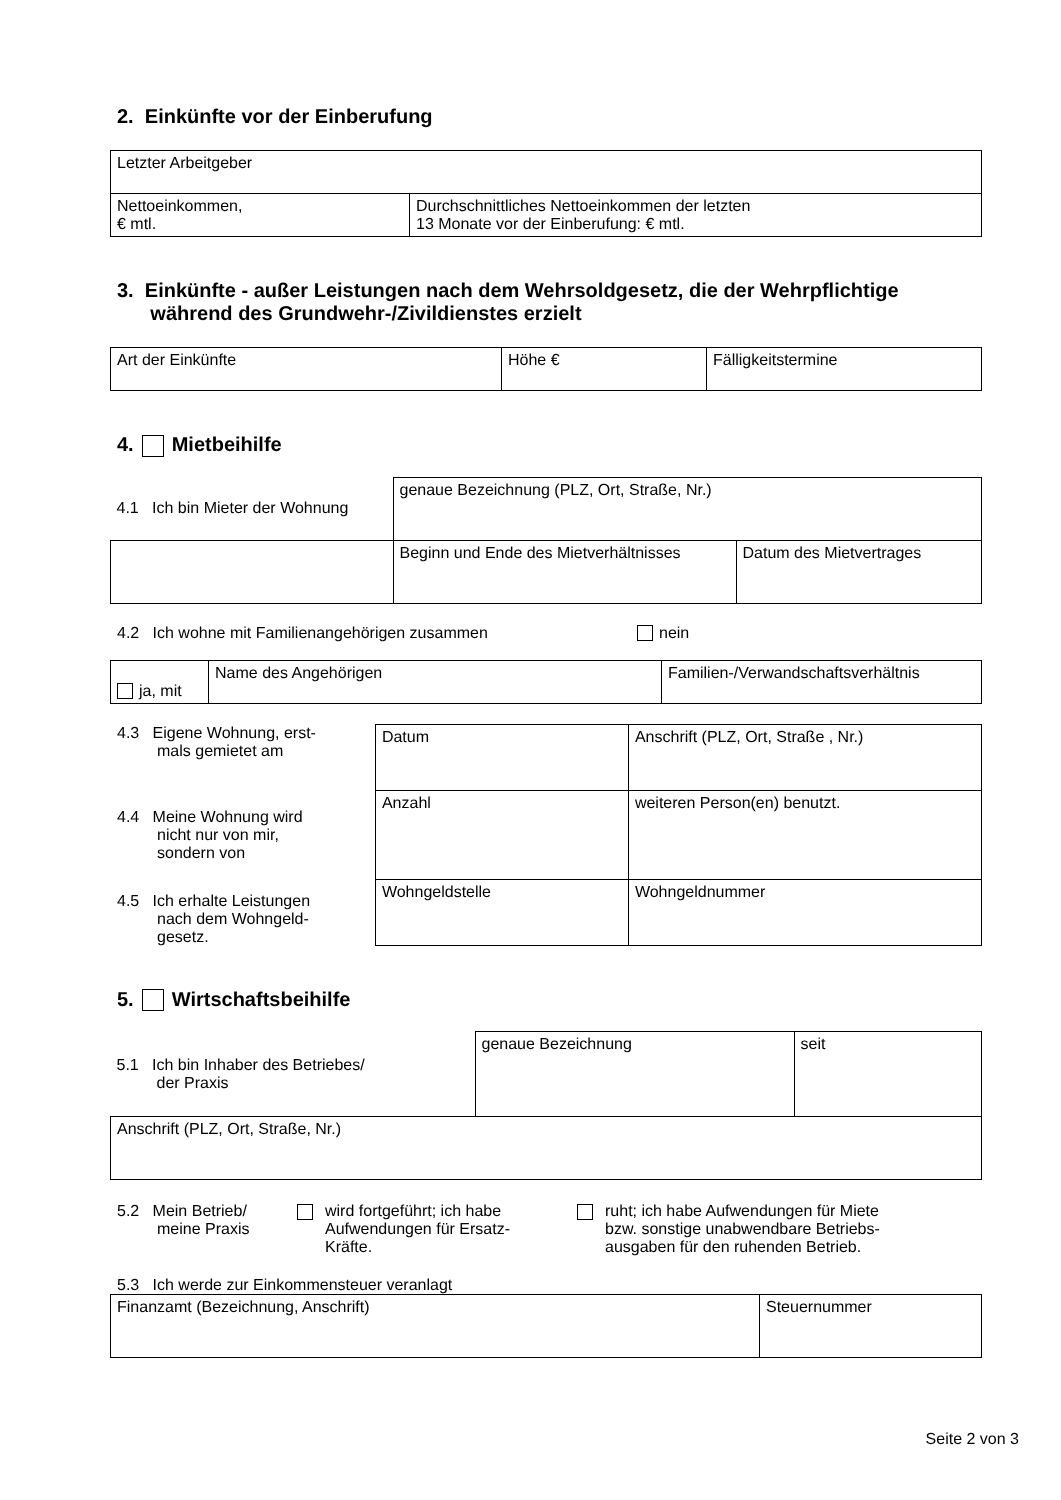2. Einkünfte vor der Einberufung
| Letzter Arbeitgeber | |
| Nettoeinkommen, € mtl. | Durchschnittliches Nettoeinkommen der letzten 13 Monate vor der Einberufung: € mtl. |
3. Einkünfte - außer Leistungen nach dem Wehrsoldgesetz, die der Wehrpflichtige
während des Grundwehr-/Zivildienstes erzielt
| Art der Einkünfte | Höhe € | Fälligkeitstermine |
4. Mietbeihilfe
| 4.1 Ich bin Mieter der Wohnung | genaue Bezeichnung (PLZ, Ort, Straße, Nr.) | |
| | Beginn und Ende des Mietverhältnisses | Datum des Mietvertrages |
4.2 Ich wohne mit Familienangehörigen zusammen nein
| ja, mit | Name des Angehörigen | Familien-/Verwandschaftsverhältnis |
4.3 Eigene Wohnung, erst-
mals gemietet am
4.4 Meine Wohnung wird
nicht nur von mir,
sondern von
4.5 Ich erhalte Leistungen
nach dem Wohngeld-
gesetz.
| Datum | Anschrift (PLZ, Ort, Straße , Nr.) |
| Anzahl | weiteren Person(en) benutzt. |
| Wohngeldstelle | Wohngeldnummer |
5. Wirtschaftsbeihilfe
| 5.1 Ich bin Inhaber des Betriebes/ der Praxis | genaue Bezeichnung | seit |
| Anschrift (PLZ, Ort, Straße, Nr.) | | |
5.2 Mein Betrieb/
meine Praxis
wird fortgeführt; ich habe
Aufwendungen für Ersatz-
Kräfte.
ruht; ich habe Aufwendungen für Miete
bzw. sonstige unabwendbare Betriebs-
ausgaben für den ruhenden Betrieb.
5.3 Ich werde zur Einkommensteuer veranlagt
| Finanzamt (Bezeichnung, Anschrift) | Steuernummer |
Seite 2 von 3